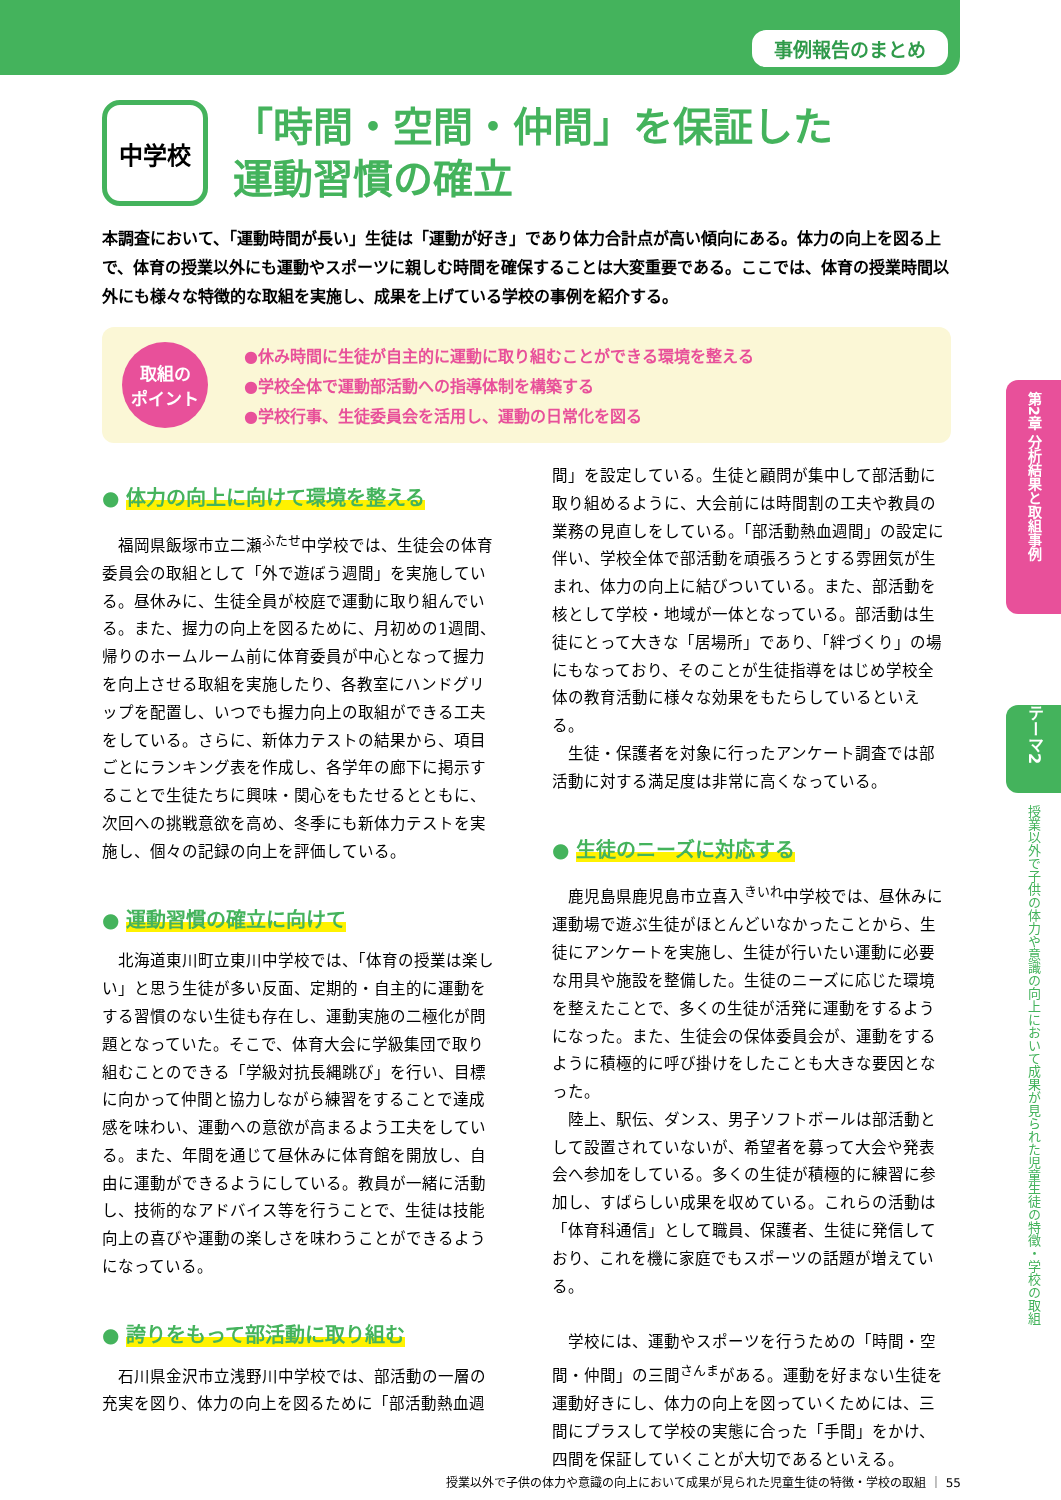事例報告のまとめ
中学校
「時間・空間・仲間」を保証した
運動習慣の確立
本調査において、「運動時間が長い」生徒は「運動が好き」であり体力合計点が高い傾向にある。体力の向上を図る上で、体育の授業以外にも運動やスポーツに親しむ時間を確保することは大変重要である。ここでは、体育の授業時間以外にも様々な特徴的な取組を実施し、成果を上げている学校の事例を紹介する。
取組の
ポイント
●休み時間に生徒が自主的に運動に取り組むことができる環境を整える
●学校全体で運動部活動への指導体制を構築する
●学校行事、生徒委員会を活用し、運動の日常化を図る
● 体力の向上に向けて環境を整える
福岡県飯塚市立二瀬<sup>ふたせ</sup>中学校では、生徒会の体育委員会の取組として「外で遊ぼう週間」を実施している。昼休みに、生徒全員が校庭で運動に取り組んでいる。また、握力の向上を図るために、月初めの1週間、帰りのホームルーム前に体育委員が中心となって握力を向上させる取組を実施したり、各教室にハンドグリップを配置し、いつでも握力向上の取組ができる工夫をしている。さらに、新体力テストの結果から、項目ごとにランキング表を作成し、各学年の廊下に掲示することで生徒たちに興味・関心をもたせるとともに、次回への挑戦意欲を高め、冬季にも新体力テストを実施し、個々の記録の向上を評価している。
● 運動習慣の確立に向けて
北海道東川町立東川中学校では、「体育の授業は楽しい」と思う生徒が多い反面、定期的・自主的に運動をする習慣のない生徒も存在し、運動実施の二極化が問題となっていた。そこで、体育大会に学級集団で取り組むことのできる「学級対抗長縄跳び」を行い、目標に向かって仲間と協力しながら練習をすることで達成感を味わい、運動への意欲が高まるよう工夫をしている。また、年間を通じて昼休みに体育館を開放し、自由に運動ができるようにしている。教員が一緒に活動し、技術的なアドバイス等を行うことで、生徒は技能向上の喜びや運動の楽しさを味わうことができるようになっている。
● 誇りをもって部活動に取り組む
石川県金沢市立浅野川中学校では、部活動の一層の充実を図り、体力の向上を図るために「部活動熱血週
間」を設定している。生徒と顧問が集中して部活動に取り組めるように、大会前には時間割の工夫や教員の業務の見直しをしている。「部活動熱血週間」の設定に伴い、学校全体で部活動を頑張ろうとする雰囲気が生まれ、体力の向上に結びついている。また、部活動を核として学校・地域が一体となっている。部活動は生徒にとって大きな「居場所」であり、「絆づくり」の場にもなっており、そのことが生徒指導をはじめ学校全体の教育活動に様々な効果をもたらしているといえる。
生徒・保護者を対象に行ったアンケート調査では部活動に対する満足度は非常に高くなっている。
● 生徒のニーズに対応する
鹿児島県鹿児島市立喜入<sup>きいれ</sup>中学校では、昼休みに運動場で遊ぶ生徒がほとんどいなかったことから、生徒にアンケートを実施し、生徒が行いたい運動に必要な用具や施設を整備した。生徒のニーズに応じた環境を整えたことで、多くの生徒が活発に運動をするようになった。また、生徒会の保体委員会が、運動をするように積極的に呼び掛けをしたことも大きな要因となった。
陸上、駅伝、ダンス、男子ソフトボールは部活動として設置されていないが、希望者を募って大会や発表会へ参加をしている。多くの生徒が積極的に練習に参加し、すばらしい成果を収めている。これらの活動は「体育科通信」として職員、保護者、生徒に発信しており、これを機に家庭でもスポーツの話題が増えている。
学校には、運動やスポーツを行うための「時間・空間・仲間」の三間<sup>さんま</sup>がある。運動を好まない生徒を運動好きにし、体力の向上を図っていくためには、三間にプラスして学校の実態に合った「手間」をかけ、四間を保証していくことが大切であるといえる。
第2章 分析結果と取組事例
テーマ2
授業以外で子供の体力や意識の向上において成果が見られた児童生徒の特徴・学校の取組
授業以外で子供の体力や意識の向上において成果が見られた児童生徒の特徴・学校の取組 ｜ 55